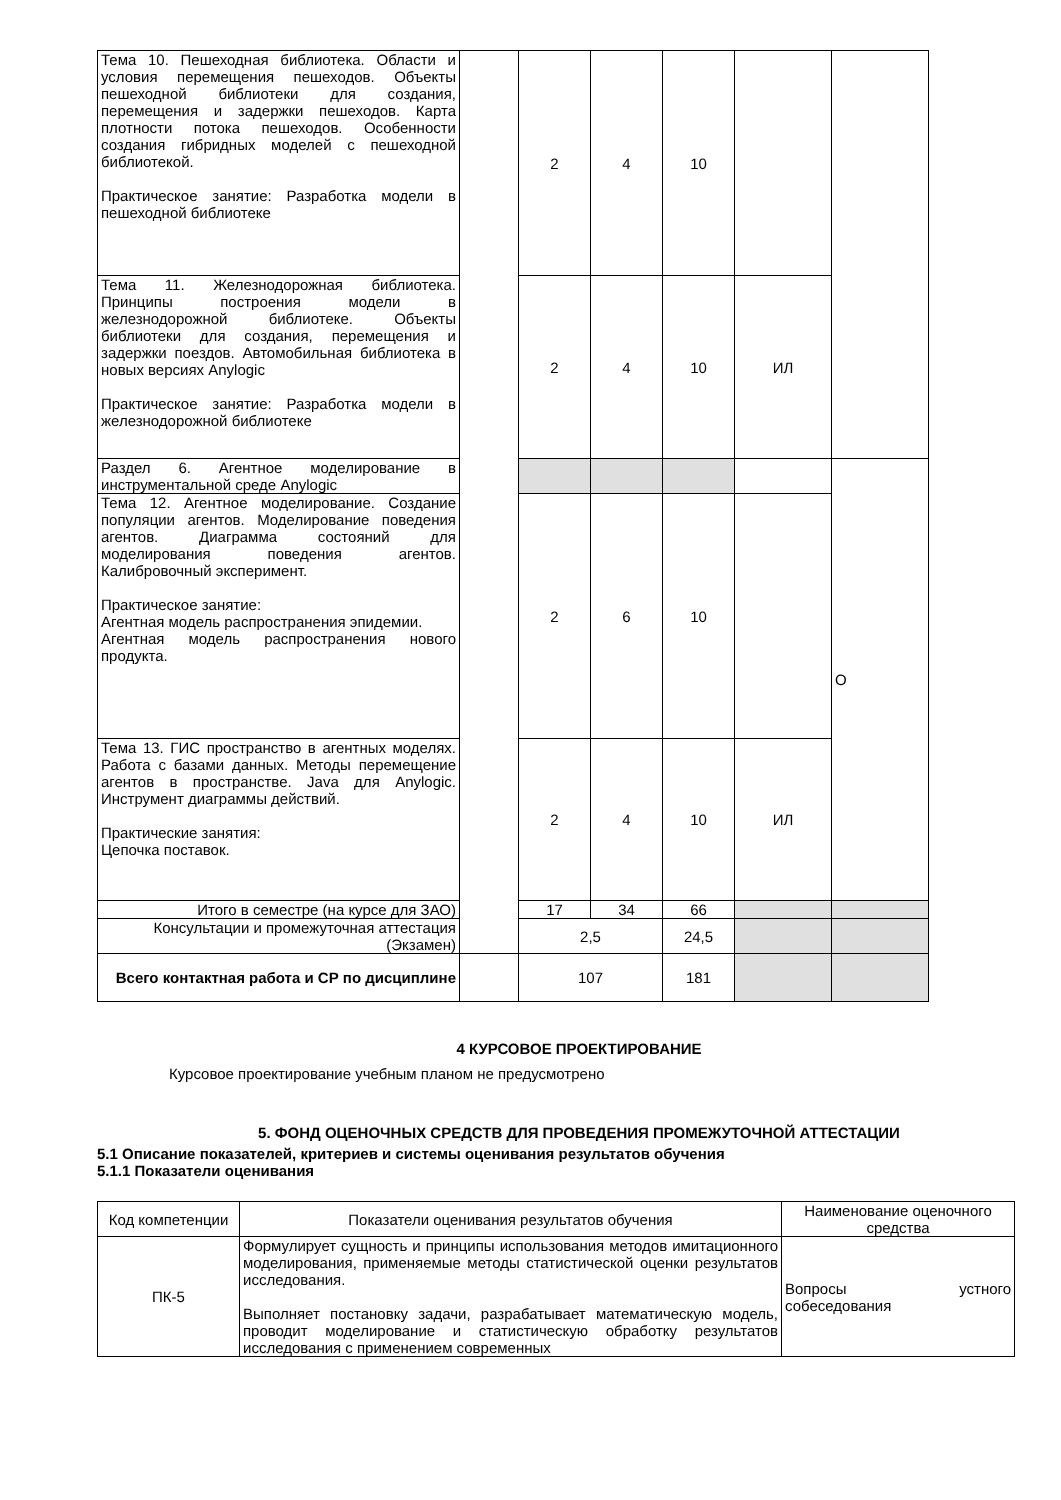| Тема 10. Пешеходная библиотека. Области и условия перемещения пешеходов. Объекты пешеходной библиотеки для создания, перемещения и задержки пешеходов. Карта плотности потока пешеходов. Особенности создания гибридных моделей с пешеходной библиотекой. Практическое занятие: Разработка модели в пешеходной библиотеке | | 2 | 4 | 10 | | |
| Тема 11. Железнодорожная библиотека. Принципы построения модели в железнодорожной библиотеке. Объекты библиотеки для создания, перемещения и задержки поездов. Автомобильная библиотека в новых версиях Anylogic Практическое занятие: Разработка модели в железнодорожной библиотеке | | 2 | 4 | 10 | ИЛ | |
| Раздел 6. Агентное моделирование в инструментальной среде Anylogic | | | | | | О |
| Тема 12. Агентное моделирование. Создание популяции агентов. Моделирование поведения агентов. Диаграмма состояний для моделирования поведения агентов. Калибровочный эксперимент. Практическое занятие: Агентная модель распространения эпидемии. Агентная модель распространения нового продукта. | | 2 | 6 | 10 | | |
| Тема 13. ГИС пространство в агентных моделях. Работа с базами данных. Методы перемещение агентов в пространстве. Java для Anylogic. Инструмент диаграммы действий. Практические занятия: Цепочка поставок. | | 2 | 4 | 10 | ИЛ | |
| Итого в семестре (на курсе для ЗАО) | | 17 | 34 | 66 | | |
| Консультации и промежуточная аттестация (Экзамен) | | 2,5 | | 24,5 | | |
| Всего контактная работа и СР по дисциплине | | 107 | | 181 | | |
4 КУРСОВОЕ ПРОЕКТИРОВАНИЕ
Курсовое проектирование учебным планом не предусмотрено
5. ФОНД ОЦЕНОЧНЫХ СРЕДСТВ ДЛЯ ПРОВЕДЕНИЯ ПРОМЕЖУТОЧНОЙ АТТЕСТАЦИИ
5.1 Описание показателей, критериев и системы оценивания результатов обучения
5.1.1 Показатели оценивания
| Код компетенции | Показатели оценивания результатов обучения | Наименование оценочного средства |
| --- | --- | --- |
| ПК-5 | Формулирует сущность и принципы использования методов имитационного моделирования, применяемые методы статистической оценки результатов исследования. Выполняет постановку задачи, разрабатывает математическую модель, проводит моделирование и статистическую обработку результатов исследования с применением современных | Вопросы устного собеседования |